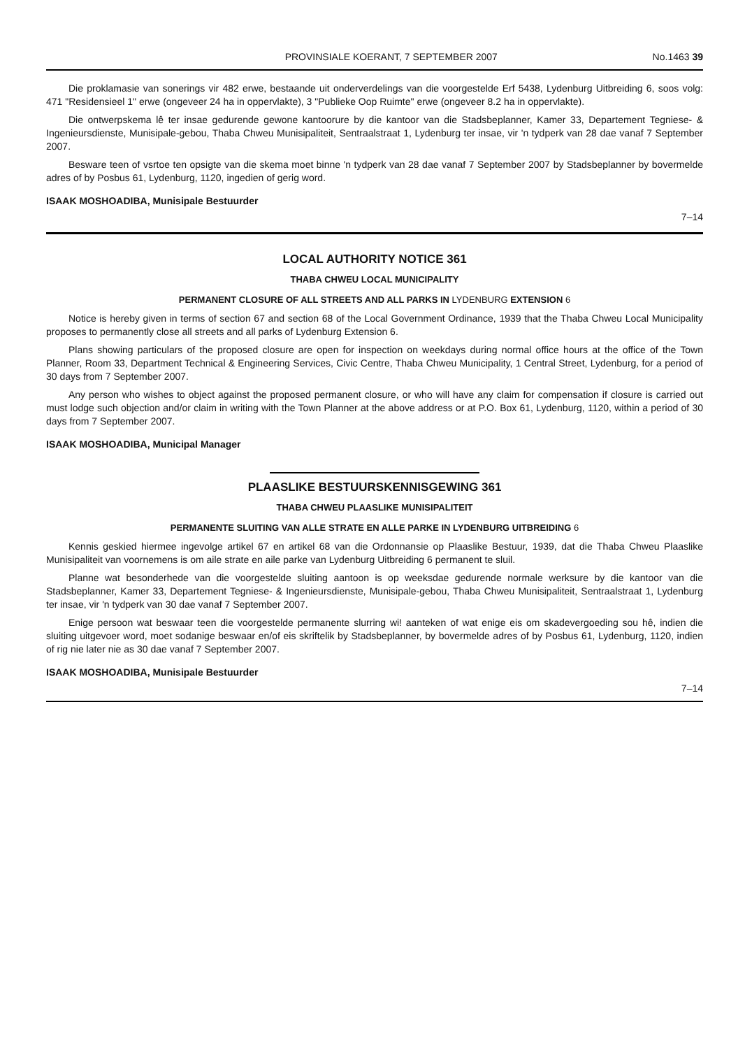PROVINSIALE KOERANT, 7 SEPTEMBER 2007 No.1463 39
Die proklamasie van sonerings vir 482 erwe, bestaande uit onderverdelings van die voorgestelde Erf 5438, Lydenburg Uitbreiding 6, soos volg: 471 "Residensieel 1" erwe (ongeveer 24 ha in oppervlakte), 3 "Publieke Oop Ruimte" erwe (ongeveer 8.2 ha in oppervlakte).
Die ontwerpskema lê ter insae gedurende gewone kantoorure by die kantoor van die Stadsbeplanner, Kamer 33, Departement Tegniese- & Ingenieursdienste, Munisipale-gebou, Thaba Chweu Munisipaliteit, Sentraalstraat 1, Lydenburg ter insae, vir 'n tydperk van 28 dae vanaf 7 September 2007.
Besware teen of vsrtoe ten opsigte van die skema moet binne 'n tydperk van 28 dae vanaf 7 September 2007 by Stadsbeplanner by bovermelde adres of by Posbus 61, Lydenburg, 1120, ingedien of gerig word.
ISAAK MOSHOADIBA, Munisipale Bestuurder
7–14
LOCAL AUTHORITY NOTICE 361
THABA CHWEU LOCAL MUNICIPALITY
PERMANENT CLOSURE OF ALL STREETS AND ALL PARKS IN LYDENBURG EXTENSION 6
Notice is hereby given in terms of section 67 and section 68 of the Local Government Ordinance, 1939 that the Thaba Chweu Local Municipality proposes to permanently close all streets and all parks of Lydenburg Extension 6.
Plans showing particulars of the proposed closure are open for inspection on weekdays during normal office hours at the office of the Town Planner, Room 33, Department Technical & Engineering Services, Civic Centre, Thaba Chweu Municipality, 1 Central Street, Lydenburg, for a period of 30 days from 7 September 2007.
Any person who wishes to object against the proposed permanent closure, or who will have any claim for compensation if closure is carried out must lodge such objection and/or claim in writing with the Town Planner at the above address or at P.O. Box 61, Lydenburg, 1120, within a period of 30 days from 7 September 2007.
ISAAK MOSHOADIBA, Municipal Manager
PLAASLIKE BESTUURSKENNISGEWING 361
THABA CHWEU PLAASLIKE MUNISIPALITEIT
PERMANENTE SLUITING VAN ALLE STRATE EN ALLE PARKE IN LYDENBURG UITBREIDING 6
Kennis geskied hiermee ingevolge artikel 67 en artikel 68 van die Ordonnansie op Plaaslike Bestuur, 1939, dat die Thaba Chweu Plaaslike Munisipaliteit van voornemens is om aile strate en aile parke van Lydenburg Uitbreiding 6 permanent te sluil.
Planne wat besonderhede van die voorgestelde sluiting aantoon is op weeksdae gedurende normale werksure by die kantoor van die Stadsbeplanner, Kamer 33, Departement Tegniese- & Ingenieursdienste, Munisipale-gebou, Thaba Chweu Munisipaliteit, Sentraalstraat 1, Lydenburg ter insae, vir 'n tydperk van 30 dae vanaf 7 September 2007.
Enige persoon wat beswaar teen die voorgestelde permanente slurring wi! aanteken of wat enige eis om skadevergoeding sou hê, indien die sluiting uitgevoer word, moet sodanige beswaar en/of eis skriftelik by Stadsbeplanner, by bovermelde adres of by Posbus 61, Lydenburg, 1120, indien of rig nie later nie as 30 dae vanaf 7 September 2007.
ISAAK MOSHOADIBA, Munisipale Bestuurder
7–14